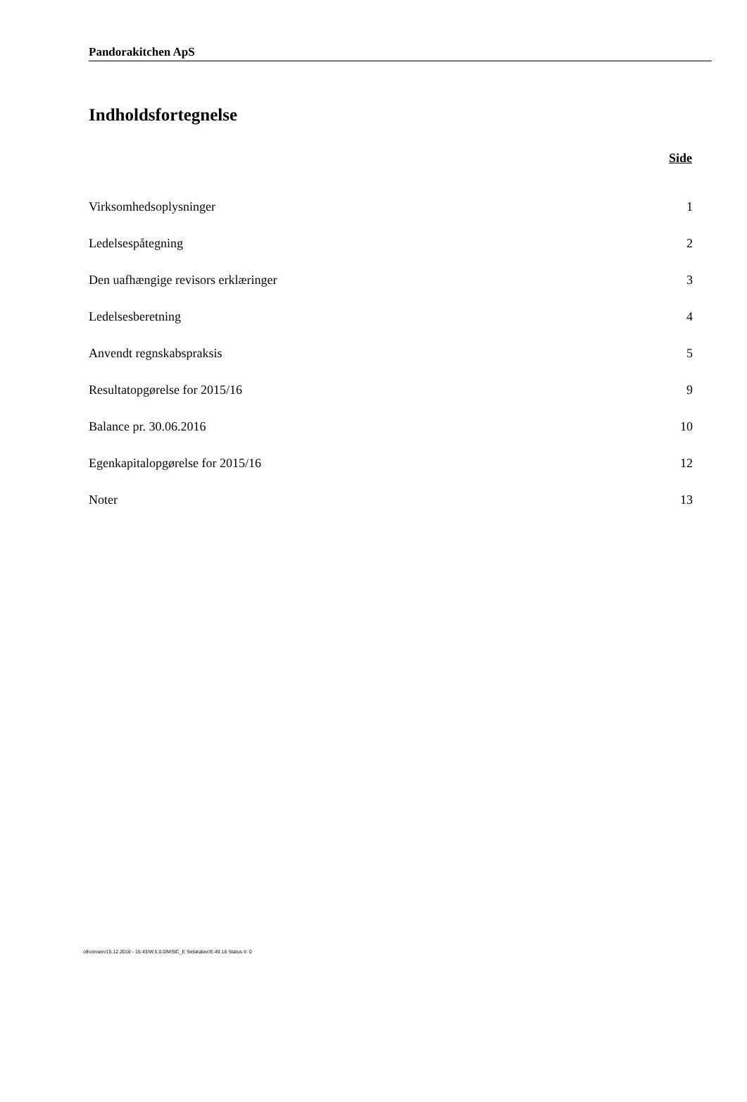Pandorakitchen ApS
Indholdsfortegnelse
| | Side |
| --- | --- |
| Virksomhedsoplysninger | 1 |
| Ledelsespåtegning | 2 |
| Den uafhængige revisors erklæringer | 3 |
| Ledelsesberetning | 4 |
| Anvendt regnskabspraksis | 5 |
| Resultatopgørelse for 2015/16 | 9 |
| Balance pr. 30.06.2016 | 10 |
| Egenkapitalopgørelse for 2015/16 | 12 |
| Noter | 13 |
othomsen/15.12.2016 - 15:43/W.5.0.0/MStC_E Selskaber/E.49.16 Status II: 0